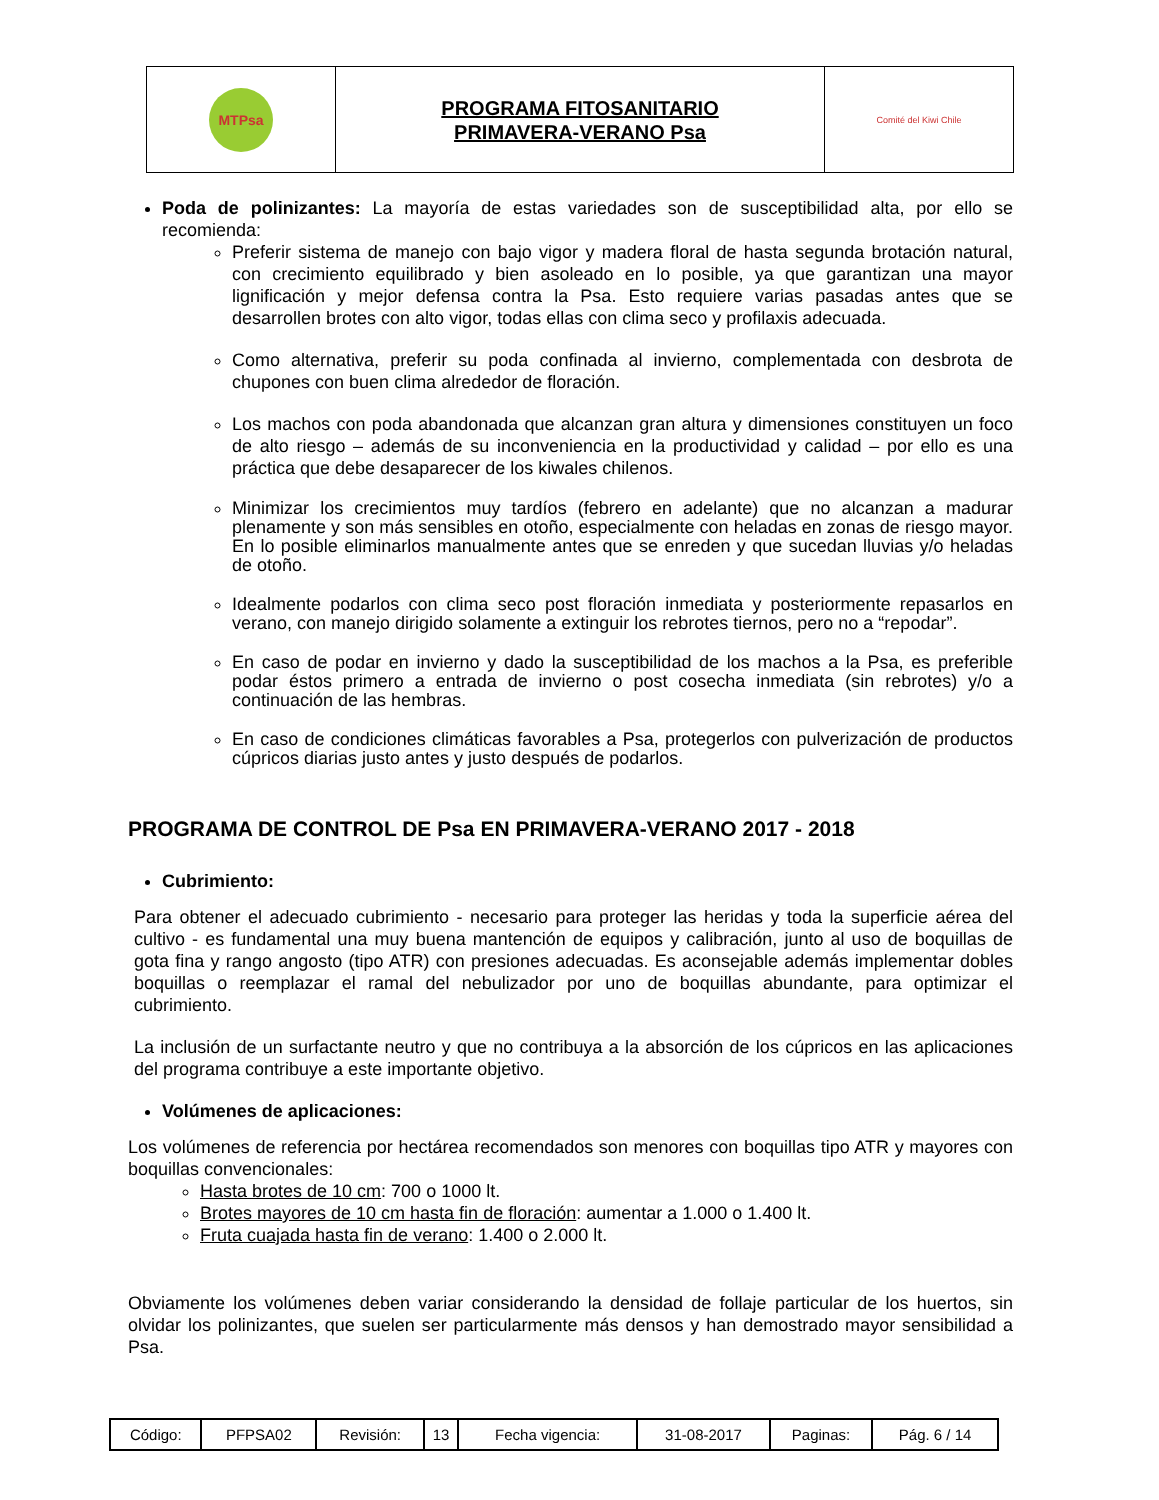| MTPsa | PROGRAMA FITOSANITARIO PRIMAVERA-VERANO Psa | Comité del Kiwi Chile |
Poda de polinizantes: La mayoría de estas variedades son de susceptibilidad alta, por ello se recomienda:
Preferir sistema de manejo con bajo vigor y madera floral de hasta segunda brotación natural, con crecimiento equilibrado y bien asoleado en lo posible, ya que garantizan una mayor lignificación y mejor defensa contra la Psa. Esto requiere varias pasadas antes que se desarrollen brotes con alto vigor, todas ellas con clima seco y profilaxis adecuada.
Como alternativa, preferir su poda confinada al invierno, complementada con desbrota de chupones con buen clima alrededor de floración.
Los machos con poda abandonada que alcanzan gran altura y dimensiones constituyen un foco de alto riesgo – además de su inconveniencia en la productividad y calidad – por ello es una práctica que debe desaparecer de los kiwales chilenos.
Minimizar los crecimientos muy tardíos (febrero en adelante) que no alcanzan a madurar plenamente y son más sensibles en otoño, especialmente con heladas en zonas de riesgo mayor. En lo posible eliminarlos manualmente antes que se enreden y que sucedan lluvias y/o heladas de otoño.
Idealmente podarlos con clima seco post floración inmediata y posteriormente repasarlos en verano, con manejo dirigido solamente a extinguir los rebrotes tiernos, pero no a “repodar”.
En caso de podar en invierno y dado la susceptibilidad de los machos a la Psa, es preferible podar éstos primero a entrada de invierno o post cosecha inmediata (sin rebrotes) y/o a continuación de las hembras.
En caso de condiciones climáticas favorables a Psa, protegerlos con pulverización de productos cúpricos diarias justo antes y justo después de podarlos.
PROGRAMA DE CONTROL DE Psa EN PRIMAVERA-VERANO 2017 - 2018
Cubrimiento:
Para obtener el adecuado cubrimiento - necesario para proteger las heridas y toda la superficie aérea del cultivo - es fundamental una muy buena mantención de equipos y calibración, junto al uso de boquillas de gota fina y rango angosto (tipo ATR) con presiones adecuadas. Es aconsejable además implementar dobles boquillas o reemplazar el ramal del nebulizador por uno de boquillas abundante, para optimizar el cubrimiento.
La inclusión de un surfactante neutro y que no contribuya a la absorción de los cúpricos en las aplicaciones del programa contribuye a este importante objetivo.
Volúmenes de aplicaciones:
Los volúmenes de referencia por hectárea recomendados son menores con boquillas tipo ATR y mayores con boquillas convencionales:
Hasta brotes de 10 cm: 700 o 1000 lt.
Brotes mayores de 10 cm hasta fin de floración: aumentar a 1.000 o 1.400 lt.
Fruta cuajada hasta fin de verano: 1.400 o 2.000 lt.
Obviamente los volúmenes deben variar considerando la densidad de follaje particular de los huertos, sin olvidar los polinizantes, que suelen ser particularmente más densos y han demostrado mayor sensibilidad a Psa.
| Código: | PFPSA02 | Revisión: | 13 | Fecha vigencia: | 31-08-2017 | Paginas: | Pág. 6 / 14 |